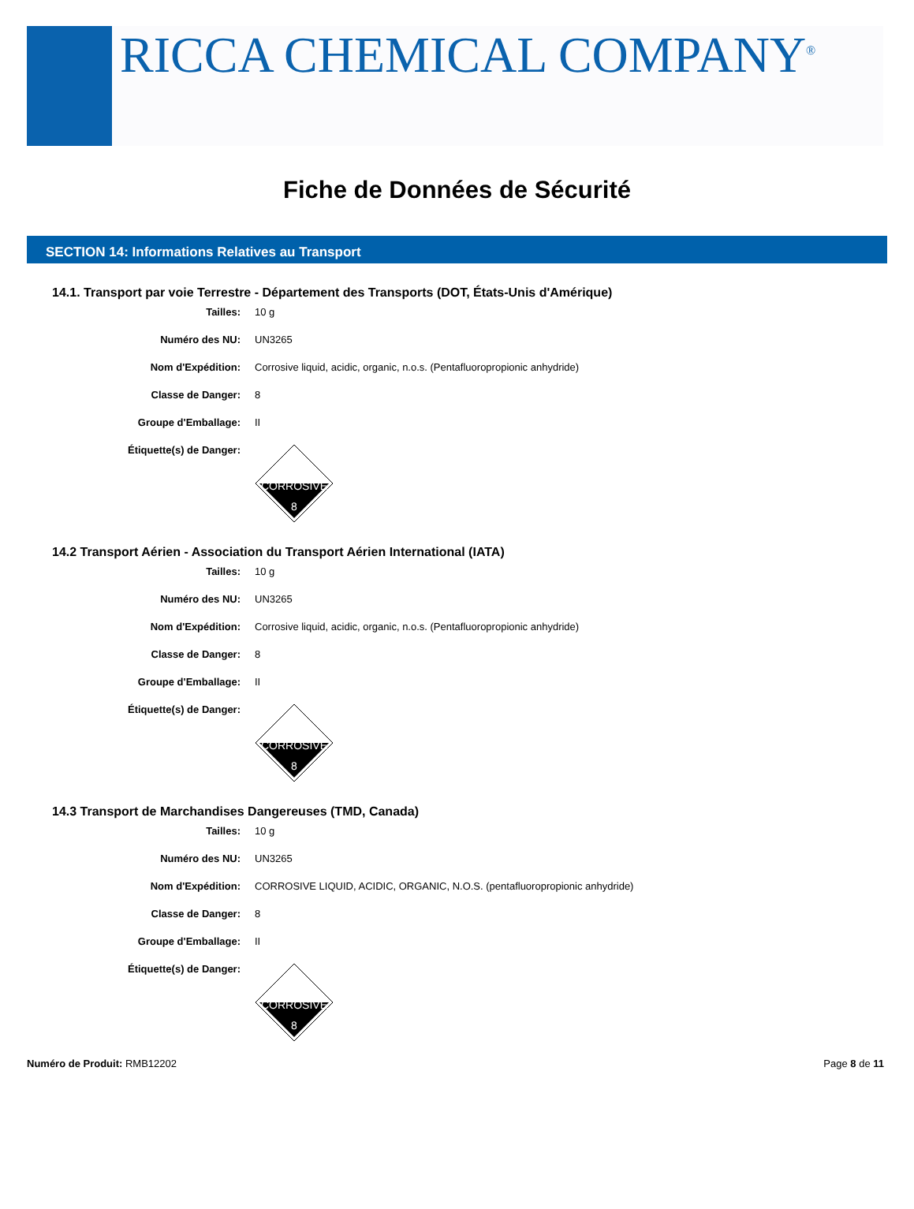RICCA CHEMICAL COMPANY<sup>®</sup>
Fiche de Données de Sécurité
SECTION 14: Informations Relatives au Transport
14.1. Transport par voie Terrestre - Département des Transports (DOT, États-Unis d'Amérique)
Tailles: 10 g
Numéro des NU: UN3265
Nom d'Expédition: Corrosive liquid, acidic, organic, n.o.s. (Pentafluoropropionic anhydride)
Classe de Danger: 8
Groupe d'Emballage: II
Étiquette(s) de Danger:
CORROSIVE
8
14.2 Transport Aérien - Association du Transport Aérien International (IATA)
Tailles: 10 g
Numéro des NU: UN3265
Nom d'Expédition: Corrosive liquid, acidic, organic, n.o.s. (Pentafluoropropionic anhydride)
Classe de Danger: 8
Groupe d'Emballage: II
Étiquette(s) de Danger:
CORROSIVE
8
14.3 Transport de Marchandises Dangereuses (TMD, Canada)
Tailles: 10 g
Numéro des NU: UN3265
Nom d'Expédition: CORROSIVE LIQUID, ACIDIC, ORGANIC, N.O.S. (pentafluoropropionic anhydride)
Classe de Danger: 8
Groupe d'Emballage: II
Étiquette(s) de Danger:
CORROSIVE
8
Numéro de Produit: RMB12202 Page 8 de 11